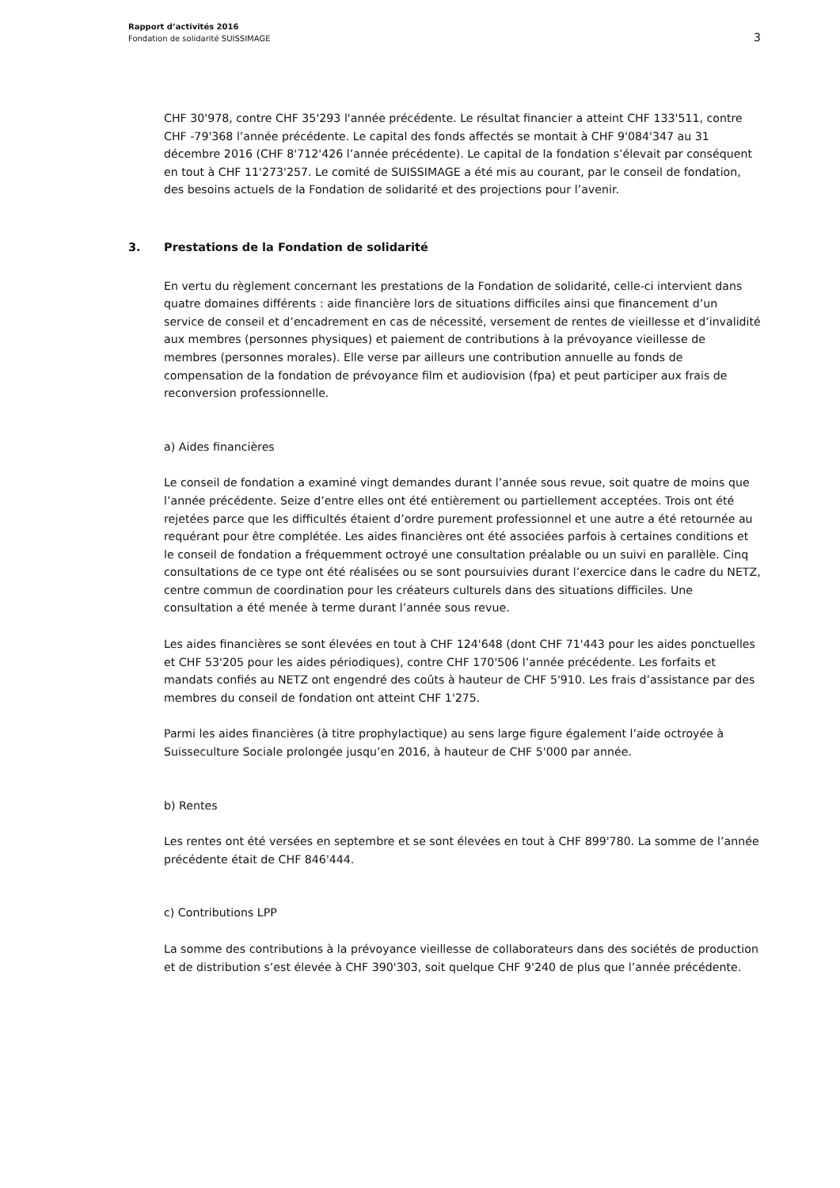Rapport d’activités 2016
Fondation de solidarité SUISSIMAGE
3
CHF 30'978, contre CHF 35'293 l'année précédente. Le résultat financier a atteint CHF 133'511, contre CHF -79'368 l’année précédente. Le capital des fonds affectés se montait à CHF 9'084'347 au 31 décembre 2016 (CHF 8'712'426 l’année précédente). Le capital de la fondation s’élevait par conséquent en tout à CHF 11'273'257. Le comité de SUISSIMAGE a été mis au courant, par le conseil de fondation, des besoins actuels de la Fondation de solidarité et des projections pour l’avenir.
3. Prestations de la Fondation de solidarité
En vertu du règlement concernant les prestations de la Fondation de solidarité, celle-ci intervient dans quatre domaines différents : aide financière lors de situations difficiles ainsi que financement d’un service de conseil et d’encadrement en cas de nécessité, versement de rentes de vieillesse et d’invalidité aux membres (personnes physiques) et paiement de contributions à la prévoyance vieillesse de membres (personnes morales). Elle verse par ailleurs une contribution annuelle au fonds de compensation de la fondation de prévoyance film et audiovision (fpa) et peut participer aux frais de reconversion professionnelle.
a) Aides financières
Le conseil de fondation a examiné vingt demandes durant l’année sous revue, soit quatre de moins que l’année précédente. Seize d’entre elles ont été entièrement ou partiellement acceptées. Trois ont été rejetées parce que les difficultés étaient d’ordre purement professionnel et une autre a été retournée au requérant pour être complétée. Les aides financières ont été associées parfois à certaines conditions et le conseil de fondation a fréquemment octroyé une consultation préalable ou un suivi en parallèle. Cinq consultations de ce type ont été réalisées ou se sont poursuivies durant l’exercice dans le cadre du NETZ, centre commun de coordination pour les créateurs culturels dans des situations difficiles. Une consultation a été menée à terme durant l’année sous revue.
Les aides financières se sont élevées en tout à CHF 124'648 (dont CHF 71'443 pour les aides ponctuelles et CHF 53'205 pour les aides périodiques), contre CHF 170'506 l’année précédente. Les forfaits et mandats confiés au NETZ ont engendré des coûts à hauteur de CHF 5'910. Les frais d’assistance par des membres du conseil de fondation ont atteint CHF 1'275.
Parmi les aides financières (à titre prophylactique) au sens large figure également l’aide octroyée à Suisseculture Sociale prolongée jusqu’en 2016, à hauteur de CHF 5'000 par année.
b) Rentes
Les rentes ont été versées en septembre et se sont élevées en tout à CHF 899'780. La somme de l’année précédente était de CHF 846'444.
c) Contributions LPP
La somme des contributions à la prévoyance vieillesse de collaborateurs dans des sociétés de production et de distribution s’est élevée à CHF 390'303, soit quelque CHF 9'240 de plus que l’année précédente.